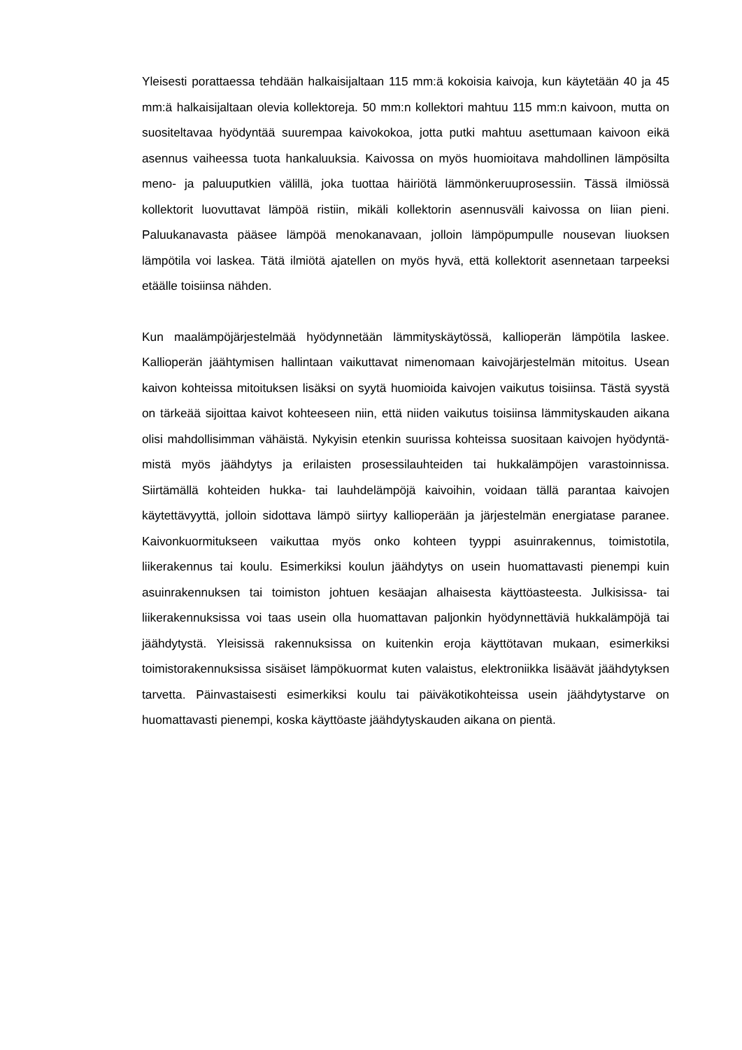Yleisesti porattaessa tehdään halkaisijaltaan 115 mm:ä kokoisia kaivoja, kun käy­tetään 40 ja 45 mm:ä halkaisijaltaan olevia kollektoreja. 50 mm:n kollektori mah­tuu 115 mm:n kaivoon, mutta on suositeltavaa hyödyntää suurempaa kaivoko­koa, jotta putki mahtuu asettumaan kaivoon eikä asennus vaiheessa tuota han­kaluuksia. Kaivossa on myös huomioitava mahdollinen lämpösilta meno- ja pa­luuputkien välillä, joka tuottaa häiriötä lämmönkeruuprosessiin. Tässä ilmiössä kollektorit luovuttavat lämpöä ristiin, mikäli kollektorin asennusväli kaivossa on liian pieni. Paluukanavasta pääsee lämpöä menokanavaan, jolloin lämpöpum­pulle nousevan liuoksen lämpötila voi laskea. Tätä ilmiötä ajatellen on myös hyvä, että kollektorit asennetaan tarpeeksi etäälle toisiinsa nähden.
Kun maalämpöjärjestelmää hyödynnetään lämmityskäytössä, kallioperän lämpö­tila laskee. Kallioperän jäähtymisen hallintaan vaikuttavat nimenomaan kaivojär­jestelmän mitoitus. Usean kaivon kohteissa mitoituksen lisäksi on syytä huomi­oida kaivojen vaikutus toisiinsa. Tästä syystä on tärkeää sijoittaa kaivot kohtee­seen niin, että niiden vaikutus toisiinsa lämmityskauden aikana olisi mahdollisim­man vähäistä. Nykyisin etenkin suurissa kohteissa suositaan kaivojen hyödyntä­mistä myös jäähdytys ja erilaisten prosessilauhteiden tai hukkalämpöjen varas­toinnissa. Siirtämällä kohteiden hukka- tai lauhdelämpöjä kaivoihin, voidaan tällä parantaa kaivojen käytettävyyttä, jolloin sidottava lämpö siirtyy kallioperään ja jär­jestelmän energiatase paranee. Kaivonkuormitukseen vaikuttaa myös onko koh­teen tyyppi asuinrakennus, toimistotila, liikerakennus tai koulu. Esimerkiksi kou­lun jäähdytys on usein huomattavasti pienempi kuin asuinrakennuksen tai toimis­ton johtuen kesäajan alhaisesta käyttöasteesta. Julkisissa- tai liikerakennuksissa voi taas usein olla huomattavan paljonkin hyödynnettäviä hukkalämpöjä tai jääh­dytystä. Yleisissä rakennuksissa on kuitenkin eroja käyttötavan mukaan, esimer­kiksi toimistorakennuksissa sisäiset lämpökuormat kuten valaistus, elektroniikka lisäävät jäähdytyksen tarvetta. Päinvastaisesti esimerkiksi koulu tai päiväkotikoh­teissa usein jäähdytystarve on huomattavasti pienempi, koska käyttöaste jääh­dytyskauden aikana on pientä.